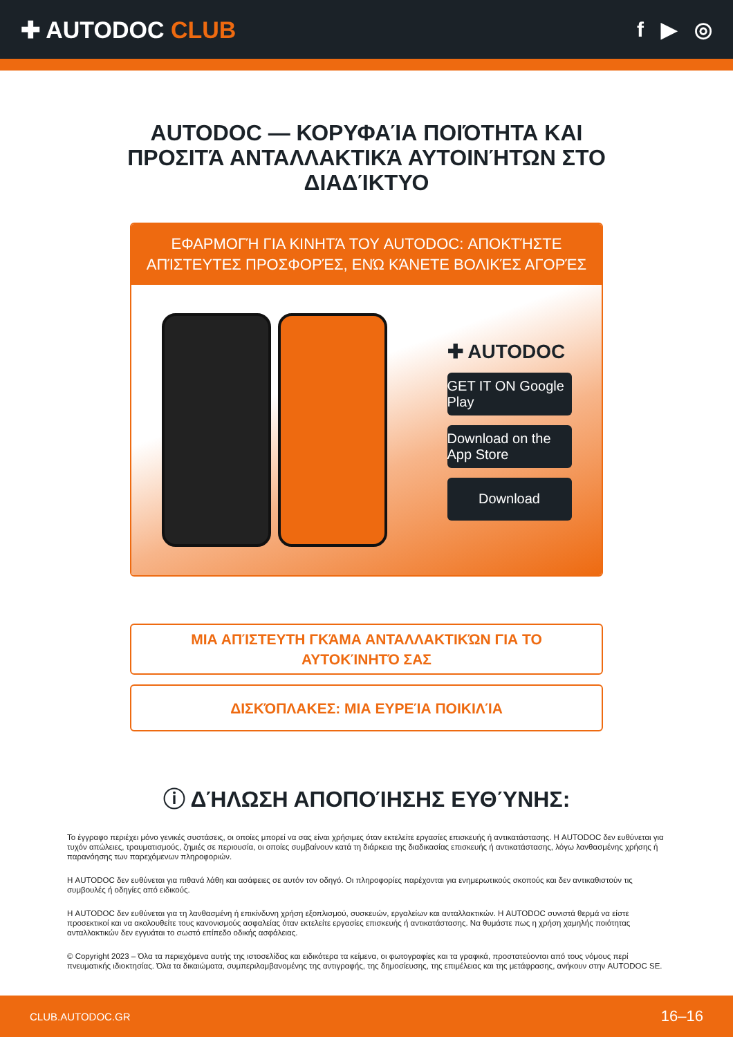✚ AUTODOC CLUB f ▶ ◎
AUTODOC — ΚΟΡΥΦΑΊΑ ΠΟΙΌΤΗΤΑ ΚΑΙ ΠΡΟΣΙΤΆ ΑΝΤΑΛΛΑΚΤΙΚΆ ΑΥΤΟΙΝΉΤΩΝ ΣΤΟ ΔΙΑΔΊΚΤΥΟ
ΕΦΑΡΜΟΓΉ ΓΙΑ ΚΙΝΗΤΆ ΤΟΥ AUTODOC: ΑΠΟΚΤΉΣΤΕ ΑΠΊΣΤΕΥΤΕΣ ΠΡΟΣΦΟΡΈΣ, ΕΝΏ ΚΆΝΕΤΕ ΒΟΛΙΚΈΣ ΑΓΟΡΈΣ
✚ AUTODOC
GET IT ON Google Play
Download on the App Store
Download
ΜΙΑ ΑΠΊΣΤΕΥΤΗ ΓΚΆΜΑ ΑΝΤΑΛΛΑΚΤΙΚΏΝ ΓΙΑ ΤΟ ΑΥΤΟΚΊΝΗΤΌ ΣΑΣ
ΔΙΣΚΌΠΛΑΚΕΣ: ΜΙΑ ΕΥΡΕΊΑ ΠΟΙΚΙΛΊΑ
ⓘ ΔΉΛΩΣΗ ΑΠΟΠΟΊΗΣΗΣ ΕΥΘΎΝΗΣ:
Το έγγραφο περιέχει μόνο γενικές συστάσεις, οι οποίες μπορεί να σας είναι χρήσιμες όταν εκτελείτε εργασίες επισκευής ή αντικατάστασης. Η AUTODOC δεν ευθύνεται για τυχόν απώλειες, τραυματισμούς, ζημιές σε περιουσία, οι οποίες συμβαίνουν κατά τη διάρκεια της διαδικασίας επισκευής ή αντικατάστασης, λόγω λανθασμένης χρήσης ή παρανόησης των παρεχόμενων πληροφοριών.
Η AUTODOC δεν ευθύνεται για πιθανά λάθη και ασάφειες σε αυτόν τον οδηγό. Οι πληροφορίες παρέχονται για ενημερωτικούς σκοπούς και δεν αντικαθιστούν τις συμβουλές ή οδηγίες από ειδικούς.
Η AUTODOC δεν ευθύνεται για τη λανθασμένη ή επικίνδυνη χρήση εξοπλισμού, συσκευών, εργαλείων και ανταλλακτικών. Η AUTODOC συνιστά θερμά να είστε προσεκτικοί και να ακολουθείτε τους κανονισμούς ασφαλείας όταν εκτελείτε εργασίες επισκευής ή αντικατάστασης. Να θυμάστε πως η χρήση χαμηλής ποιότητας ανταλλακτικών δεν εγγυάται το σωστό επίπεδο οδικής ασφάλειας.
© Copyright 2023 – Όλα τα περιεχόμενα αυτής της ιστοσελίδας και ειδικότερα τα κείμενα, οι φωτογραφίες και τα γραφικά, προστατεύονται από τους νόμους περί πνευματικής ιδιοκτησίας. Όλα τα δικαιώματα, συμπεριλαμβανομένης της αντιγραφής, της δημοσίευσης, της επιμέλειας και της μετάφρασης, ανήκουν στην AUTODOC SE.
CLUB.AUTODOC.GR 16–16